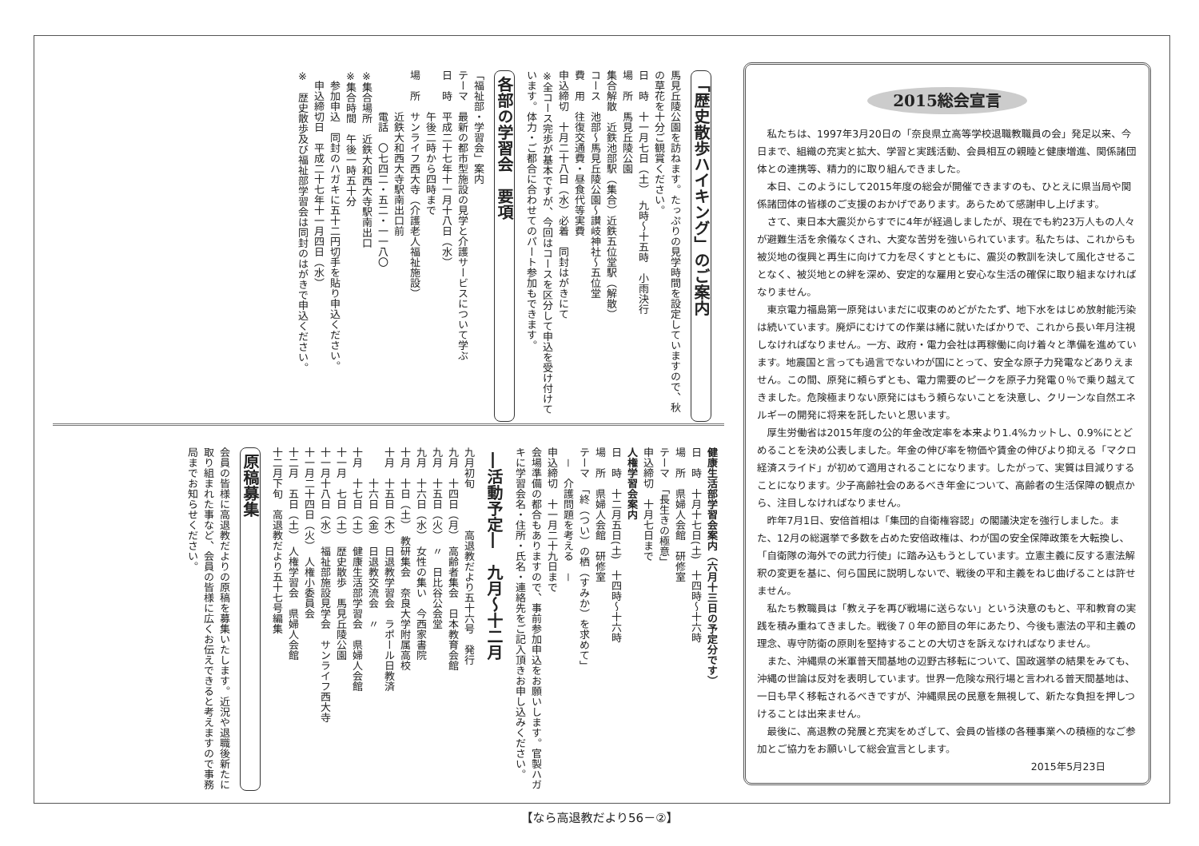2015総会宣言
私たちは、1997年3月20日の「奈良県立高等学校退職教職員の会」発足以来、今日まで、組織の充実と拡大、学習と実践活動、会員相互の親睦と健康増進、関係諸団体との連携等、精力的に取り組んできました。
本日、このようにして2015年度の総会が開催できますのも、ひとえに県当局や関係諸団体の皆様のご支援のおかげであります。あらためて感謝申し上げます。
さて、東日本大震災からすでに4年が経過しましたが、現在でも約23万人もの人々が避難生活を余儀なくされ、大変な苦労を強いられています。私たちは、これからも被災地の復興と再生に向けて力を尽くすとともに、震災の教訓を決して風化させることなく、被災地との絆を深め、安定的な雇用と安心な生活の確保に取り組まなければなりません。
東京電力福島第一原発はいまだに収束のめどがたたず、地下水をはじめ放射能汚染は続いています。廃炉にむけての作業は緒に就いたばかりで、これから長い年月注視しなければなりません。一方、政府・電力会社は再稼働に向け着々と準備を進めています。地震国と言っても過言でないわが国にとって、安全な原子力発電などありえません。この間、原発に頼らずとも、電力需要のピークを原子力発電０％で乗り越えてきました。危険極まりない原発にはもう頼らないことを決意し、クリーンな自然エネルギーの開発に将来を託したいと思います。
厚生労働省は2015年度の公的年金改定率を本来より1.4%カットし、0.9%にとどめることを決め公表しました。年金の伸び率を物価や賃金の伸びより抑える「マクロ経済スライド」が初めて適用されることになります。したがって、実質は目減りすることになります。少子高齢社会のあるべき年金について、高齢者の生活保障の観点から、注目しなければなりません。
昨年7月1日、安倍首相は「集団的自衛権容認」の閣議決定を強行しました。また、12月の総選挙で多数を占めた安倍政権は、わが国の安全保障政策を大転換し、「自衛隊の海外での武力行使」に踏み込もうとしています。立憲主義に反する憲法解釈の変更を基に、何ら国民に説明しないで、戦後の平和主義をねじ曲げることは許せません。
私たち教職員は「教え子を再び戦場に送らない」という決意のもと、平和教育の実践を積み重ねてきました。戦後７０年の節目の年にあたり、今後も憲法の平和主義の理念、専守防衛の原則を堅持することの大切さを訴えなければなりません。
また、沖縄県の米軍普天間基地の辺野古移転について、国政選挙の結果をみても、沖縄の世論は反対を表明しています。世界一危険な飛行場と言われる普天間基地は、一日も早く移転されるべきですが、沖縄県民の民意を無視して、新たな負担を押しつけることは出来ません。
最後に、高退教の発展と充実をめざして、会員の皆様の各種事業への積極的なご参加とご協力をお願いして総会宣言とします。
2015年5月23日
「歴史散歩ハイキング」のご案内
馬見丘陵公園を訪ねます。たっぷりの見学時間を設定していますので、秋の草花を十分ご観賞ください。
日　時　十一月七日（土）　九時〜十五時　小雨決行
場　所　馬見丘陵公園
集合解散　近鉄池部駅（集合）近鉄五位堂駅（解散）
コース　池部〜馬見丘陵公園〜讃岐神社〜五位堂
費　用　往復交通費・昼食代等実費
申込締切　十月二十八日（水）必着　同封はがきにて
※全コース完歩が基本ですが、今回はコースを区分して申込を受け付けています。体力・ご都合に合わせてのパート参加もできます。
各部の学習会　要項
「福祉部・学習会」案内
テーマ　最新の都市型施設の見学と介護サービスについて学ぶ
日　時　平成二十七年十一月十八日（水）
　　　　午後二時から四時まで
場　所　サンライフ西大寺（介護老人福祉施設）
　　　　近鉄大和西大寺駅南出口前
　　　　電話　〇七四二・五二・一一八〇
※集合場所　近鉄大和西大寺駅南出口
※集合時間　午後一時五十分
　参加申込　同封のハガキに五十二円切手を貼り申込ください。
　申込締切日　平成二十七年十一月四日（水）
※　歴史散歩及び福祉部学習会は同封のはがきで申込ください。
健康生活部学習会案内（六月十三日の予定分です）
日　時　十月十七日(土)　十四時〜十六時
場　所　県婦人会館　研修室
テーマ　「長生きの極意」
申込締切　十月七日まで
人権学習会案内
日　時　十二月五日(土)　十四時〜十六時
場　所　県婦人会館　研修室
テーマ　「終（つい）の栖（すみか）を求めて」
　－　介護問題を考える　－
申込締切　十一月二十九日まで
会場準備の都合もありますので、事前参加申込をお願いします。官製ハガキに学習会名・住所・氏名・連絡先をご記入頂きお申し込みください。
―活動予定―　九月〜十二月
九月初旬　　　　高退教だより五十六号　発行
九月　十四日（月）　高齢者集会　日本教育会館
九月　十五日（火）　〃　日比谷公会堂
九月　十六日（水）　女性の集い　今西家書院
十月　十日（土）　教研集会　奈良大学附属高校
十月　十五日（木）　日退教学習会　ラポール日教済
　　　十六日（金）　日退教交流会　〃
十月　十七日（土）　健康生活部学習会　県婦人会館
十一月　七日（土）　歴史散歩　馬見丘陵公園
十一月十八日（水）　福祉部施設見学会　サンライフ西大寺
十一月二十四日（火）　人権小委員会
十二月　五日（土）　人権学習会　県婦人会館
十二月下旬　高退教だより五十七号編集
原稿募集
会員の皆様に高退教だよりの原稿を募集いたします。近況や退職後新たに取り組まれた事など、会員の皆様に広くお伝えできると考えますので事務局までお知らせください。
【なら高退教だより56－②】